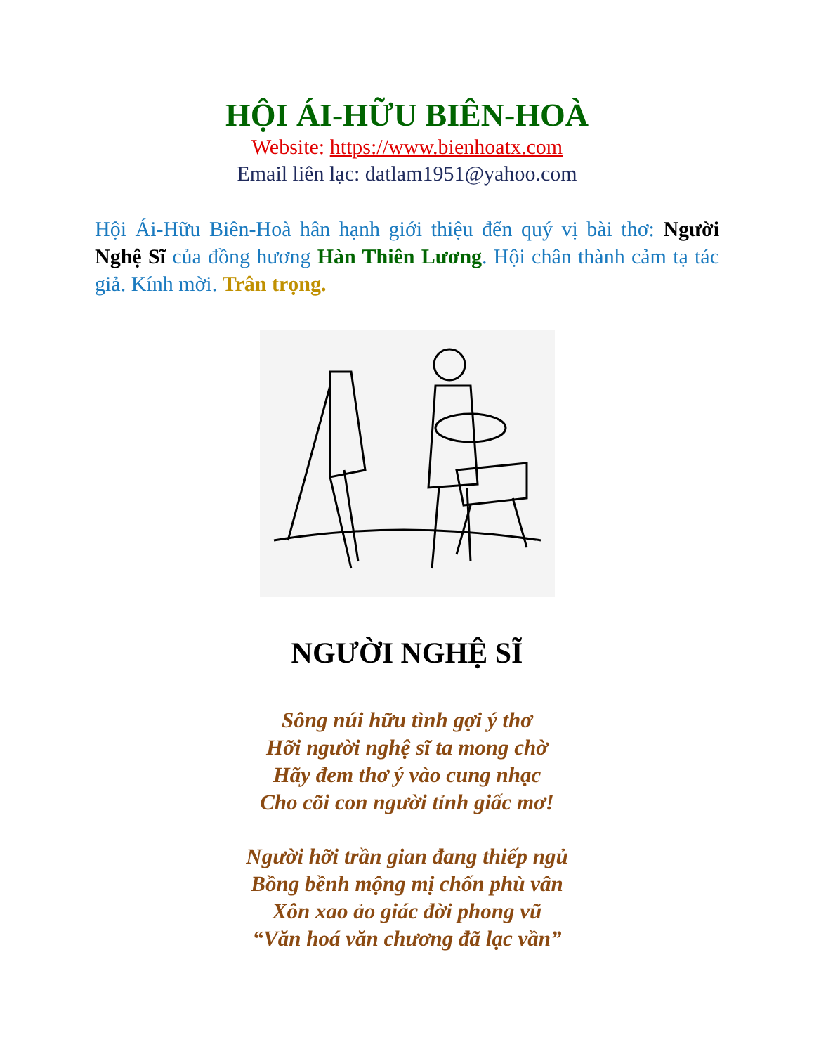HỘI ÁI-HỮU BIÊN-HOÀ
Website: https://www.bienhoatx.com
Email liên lạc: datlam1951@yahoo.com
Hội Ái-Hữu Biên-Hoà hân hạnh giới thiệu đến quý vị bài thơ: Người Nghệ Sĩ của đồng hương Hàn Thiên Lương. Hội chân thành cảm tạ tác giả. Kính mời. Trân trọng.
NGƯỜI NGHỆ SĨ
Sông núi hữu tình gợi ý thơ
Hỡi người nghệ sĩ ta mong chờ
Hãy đem thơ ý vào cung nhạc
Cho cõi con người tỉnh giấc mơ!
Người hỡi trần gian đang thiếp ngủ
Bồng bềnh mộng mị chốn phù vân
Xôn xao ảo giác đời phong vũ
“Văn hoá văn chương đã lạc vần”